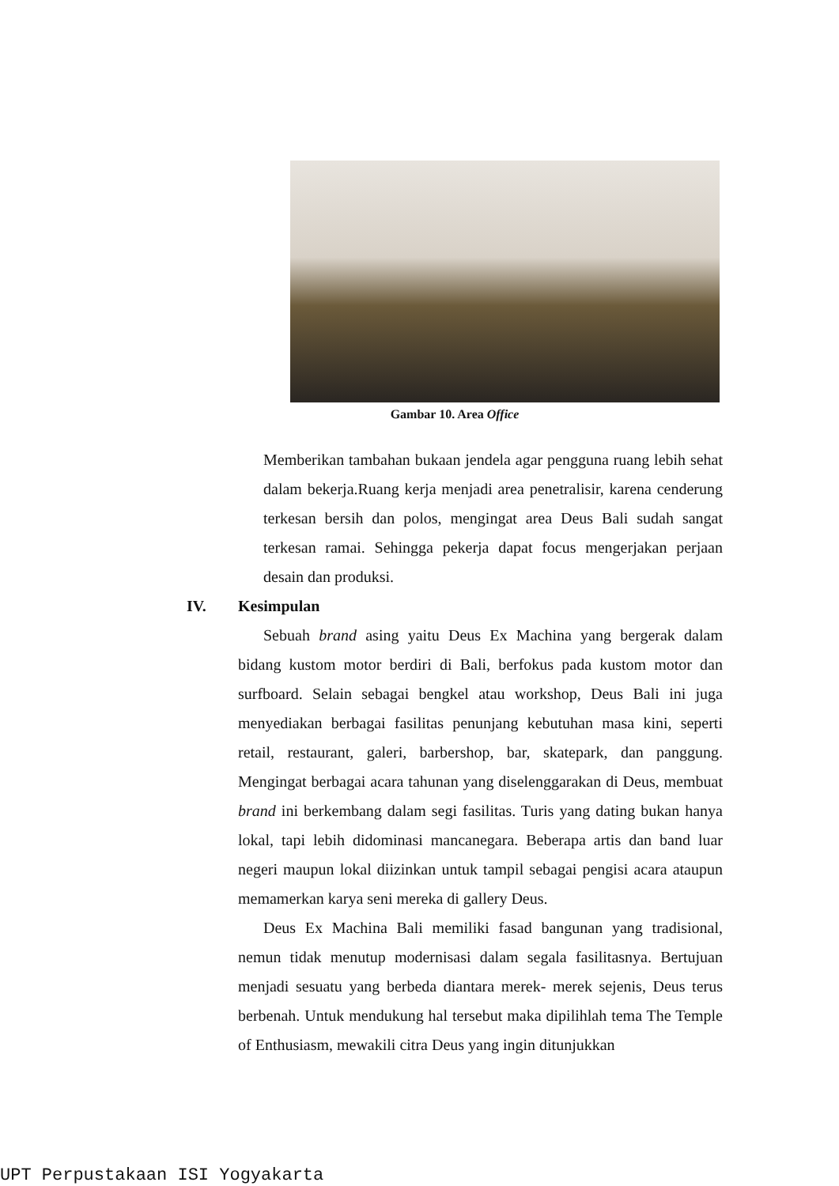Gambar 10. Area Office
Memberikan tambahan bukaan jendela agar pengguna ruang lebih sehat dalam bekerja.Ruang kerja menjadi area penetralisir, karena cenderung terkesan bersih dan polos, mengingat area Deus Bali sudah sangat terkesan ramai. Sehingga pekerja dapat focus mengerjakan perjaan desain dan produksi.
IV. Kesimpulan
Sebuah brand asing yaitu Deus Ex Machina yang bergerak dalam bidang kustom motor berdiri di Bali, berfokus pada kustom motor dan surfboard. Selain sebagai bengkel atau workshop, Deus Bali ini juga menyediakan berbagai fasilitas penunjang kebutuhan masa kini, seperti retail, restaurant, galeri, barbershop, bar, skatepark, dan panggung. Mengingat berbagai acara tahunan yang diselenggarakan di Deus, membuat brand ini berkembang dalam segi fasilitas. Turis yang dating bukan hanya lokal, tapi lebih didominasi mancanegara. Beberapa artis dan band luar negeri maupun lokal diizinkan untuk tampil sebagai pengisi acara ataupun memamerkan karya seni mereka di gallery Deus.
Deus Ex Machina Bali memiliki fasad bangunan yang tradisional, nemun tidak menutup modernisasi dalam segala fasilitasnya. Bertujuan menjadi sesuatu yang berbeda diantara merek- merek sejenis, Deus terus berbenah. Untuk mendukung hal tersebut maka dipilihlah tema The Temple of Enthusiasm, mewakili citra Deus yang ingin ditunjukkan
UPT Perpustakaan ISI Yogyakarta